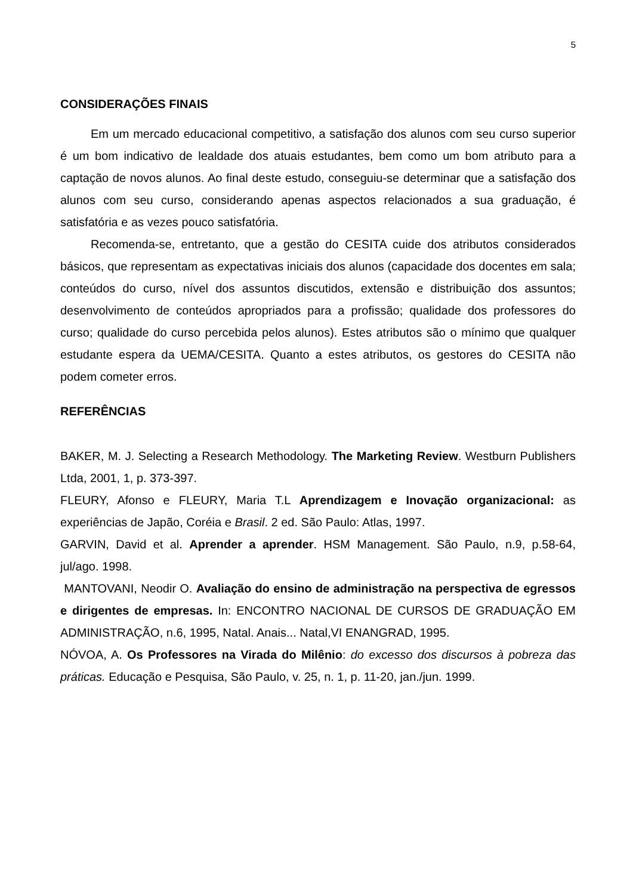5
CONSIDERAÇÕES FINAIS
Em um mercado educacional competitivo, a satisfação dos alunos com seu curso superior é um bom indicativo de lealdade dos atuais estudantes, bem como um bom atributo para a captação de novos alunos. Ao final deste estudo, conseguiu-se determinar que a satisfação dos alunos com seu curso, considerando apenas aspectos relacionados a sua graduação, é satisfatória e as vezes pouco satisfatória.
Recomenda-se, entretanto, que a gestão do CESITA cuide dos atributos considerados básicos, que representam as expectativas iniciais dos alunos (capacidade dos docentes em sala; conteúdos do curso, nível dos assuntos discutidos, extensão e distribuição dos assuntos; desenvolvimento de conteúdos apropriados para a profissão; qualidade dos professores do curso; qualidade do curso percebida pelos alunos). Estes atributos são o mínimo que qualquer estudante espera da UEMA/CESITA. Quanto a estes atributos, os gestores do CESITA não podem cometer erros.
REFERÊNCIAS
BAKER, M. J. Selecting a Research Methodology. The Marketing Review. Westburn Publishers Ltda, 2001, 1, p. 373-397.
FLEURY, Afonso e FLEURY, Maria T.L Aprendizagem e Inovação organizacional: as experiências de Japão, Coréia e Brasil. 2 ed. São Paulo: Atlas, 1997.
GARVIN, David et al. Aprender a aprender. HSM Management. São Paulo, n.9, p.58-64, jul/ago. 1998.
MANTOVANI, Neodir O. Avaliação do ensino de administração na perspectiva de egressos e dirigentes de empresas. In: ENCONTRO NACIONAL DE CURSOS DE GRADUAÇÃO EM ADMINISTRAÇÃO, n.6, 1995, Natal. Anais... Natal,VI ENANGRAD, 1995.
NÓVOA, A. Os Professores na Virada do Milênio: do excesso dos discursos à pobreza das práticas. Educação e Pesquisa, São Paulo, v. 25, n. 1, p. 11-20, jan./jun. 1999.